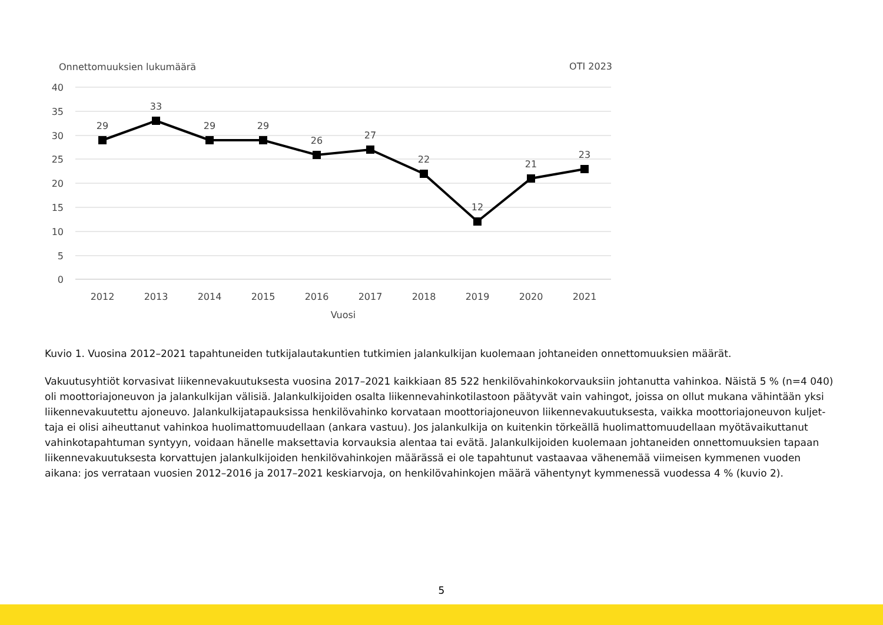Onnettomuuksien lukumäärä
OTI 2023
40
35
30
25
20
15
10
5
0
29
33
29
29
26
27
22
12
21
23
2012
2013
2014
2015
2016
2017
2018
2019
2020
2021
Vuosi
Kuvio 1. Vuosina 2012–2021 tapahtuneiden tutkijalautakuntien tutkimien jalankulkijan kuolemaan johtaneiden onnettomuuksien määrät.
Vakuutusyhtiöt korvasivat liikennevakuutuksesta vuosina 2017–2021 kaikkiaan 85 522 henkilövahinkokorvauksiin johtanutta vahinkoa. Näistä 5 % (n=4 040) oli moottoriajoneuvon ja jalankulkijan välisiä. Jalankulkijoiden osalta liikennevahinkotilastoon päätyvät vain vahingot, joissa on ollut mukana vähintään yksi liikennevakuutettu ajoneuvo. Jalankulkijatapauksissa henkilövahinko korvataan moottoriajoneuvon liikennevakuutuksesta, vaikka moottoriajoneuvon kuljet-taja ei olisi aiheuttanut vahinkoa huolimattomuudellaan (ankara vastuu). Jos jalankulkija on kuitenkin törkeällä huolimattomuudellaan myötävaikuttanut vahinkotapahtuman syntyyn, voidaan hänelle maksettavia korvauksia alentaa tai evätä. Jalankulkijoiden kuolemaan johtaneiden onnettomuuksien tapaan liikennevakuutuksesta korvattujen jalankulkijoiden henkilövahinkojen määrässä ei ole tapahtunut vastaavaa vähenemää viimeisen kymmenen vuoden aikana: jos verrataan vuosien 2012–2016 ja 2017–2021 keskiarvoja, on henkilövahinkojen määrä vähentynyt kymmenessä vuodessa 4 % (kuvio 2).
5